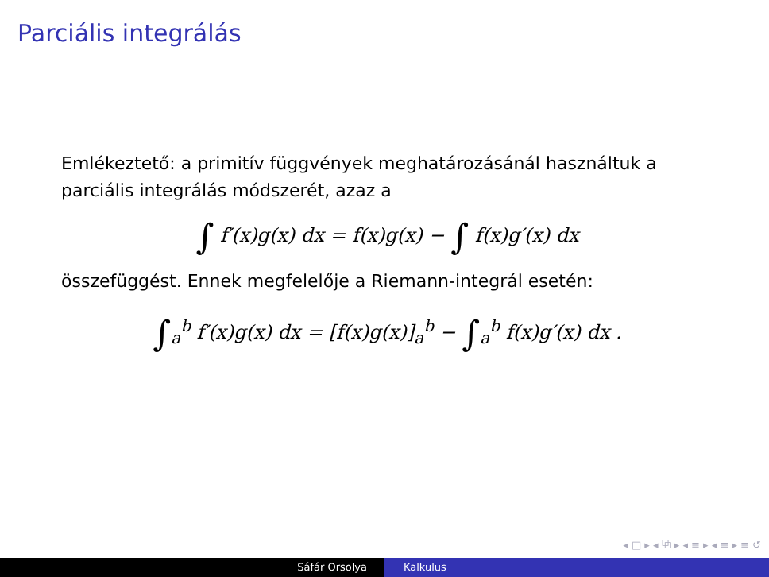Parciális integrálás
Emlékeztető: a primitív függvények meghatározásánál használtuk a parciális integrálás módszerét, azaz a
∫ f′(x)g(x) dx = f(x)g(x) − ∫ f(x)g′(x) dx
összefüggést. Ennek megfelelője a Riemann-integrál esetén:
∫<sub>a</sub><sup>b</sup> f′(x)g(x) dx = [f(x)g(x)]<sub>a</sub><sup>b</sup> − ∫<sub>a</sub><sup>b</sup> f(x)g′(x) dx .
◂ □ ▸ ◂ ⧉ ▸ ◂ ≡ ▸ ◂ ≡ ▸ ≡ ↺
Sáfár Orsolya Kalkulus